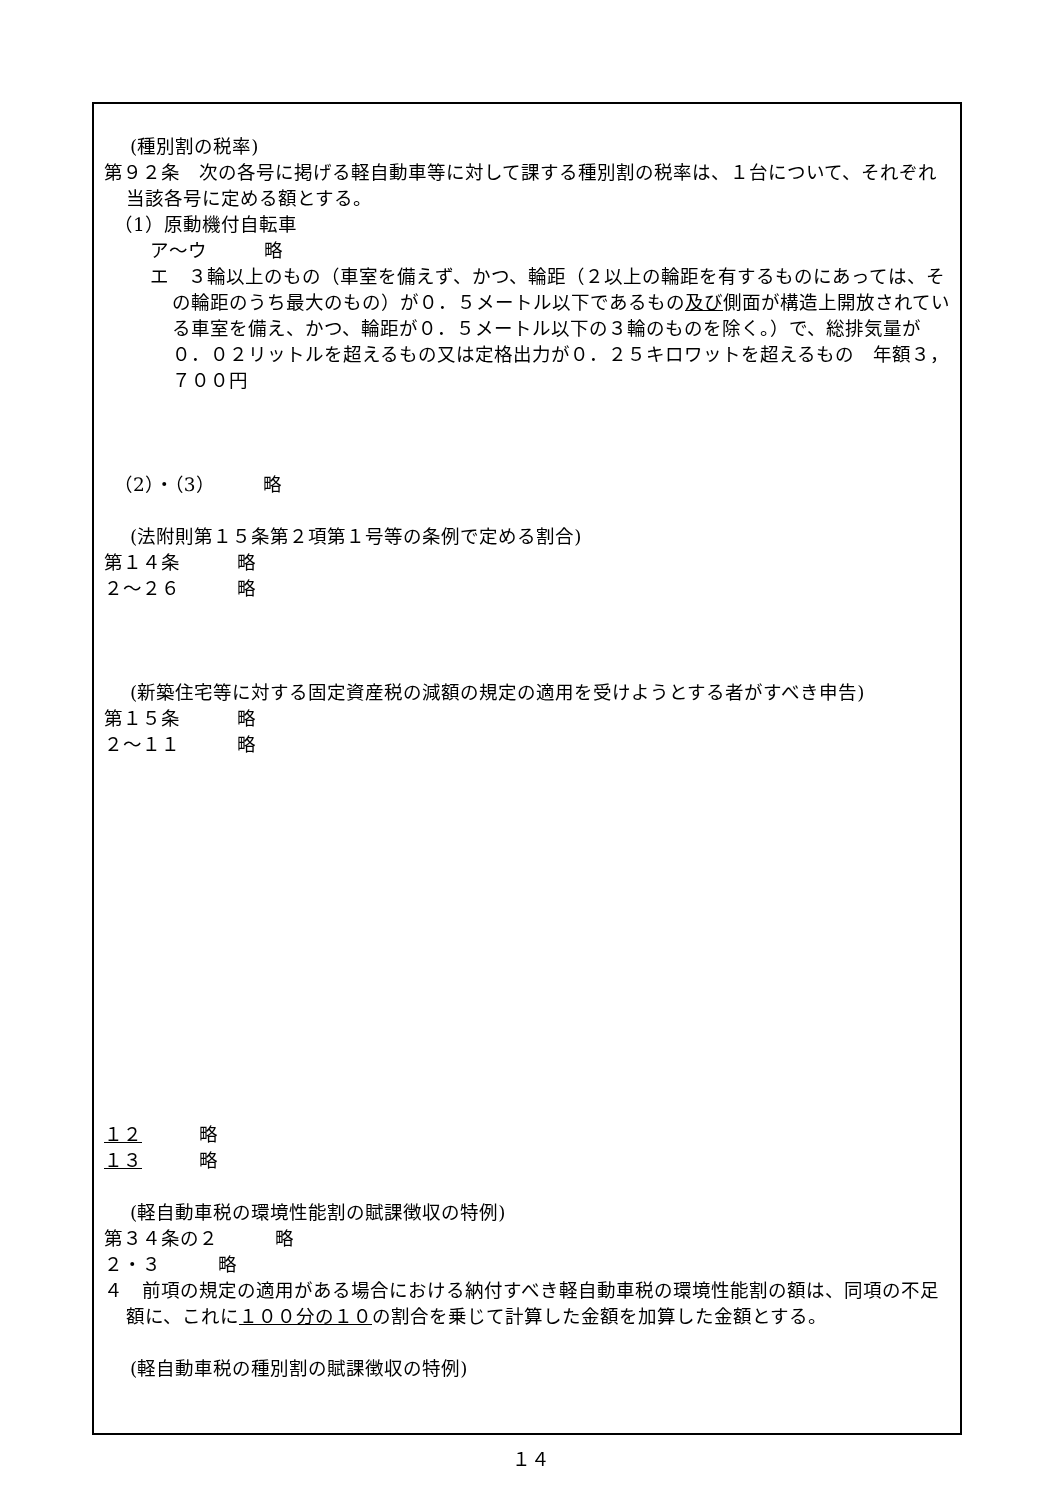(種別割の税率)
第９２条　次の各号に掲げる軽自動車等に対して課する種別割の税率は、１台について、それぞれ当該各号に定める額とする。
（1）原動機付自転車
ア～ウ　　　略
エ　３輪以上のもの（車室を備えず、かつ、輪距（２以上の輪距を有するものにあっては、その輪距のうち最大のもの）が０．５メートル以下であるもの及び側面が構造上開放されている車室を備え、かつ、輪距が０．５メートル以下の３輪のものを除く。）で、総排気量が０．０２リットルを超えるもの又は定格出力が０．２５キロワットを超えるもの　年額３，７００円
（2）・（3）　　　略
(法附則第１５条第２項第１号等の条例で定める割合)
第１４条　　　略
２～２６　　　略
(新築住宅等に対する固定資産税の減額の規定の適用を受けようとする者がすべき申告)
第１５条　　　略
２～１１　　　略
１２　　　略
１３　　　略
(軽自動車税の環境性能割の賦課徴収の特例)
第３４条の２　　　略
２・３　　　略
４　前項の規定の適用がある場合における納付すべき軽自動車税の環境性能割の額は、同項の不足額に、これに１００分の１０の割合を乗じて計算した金額を加算した金額とする。
(軽自動車税の種別割の賦課徴収の特例)
１４